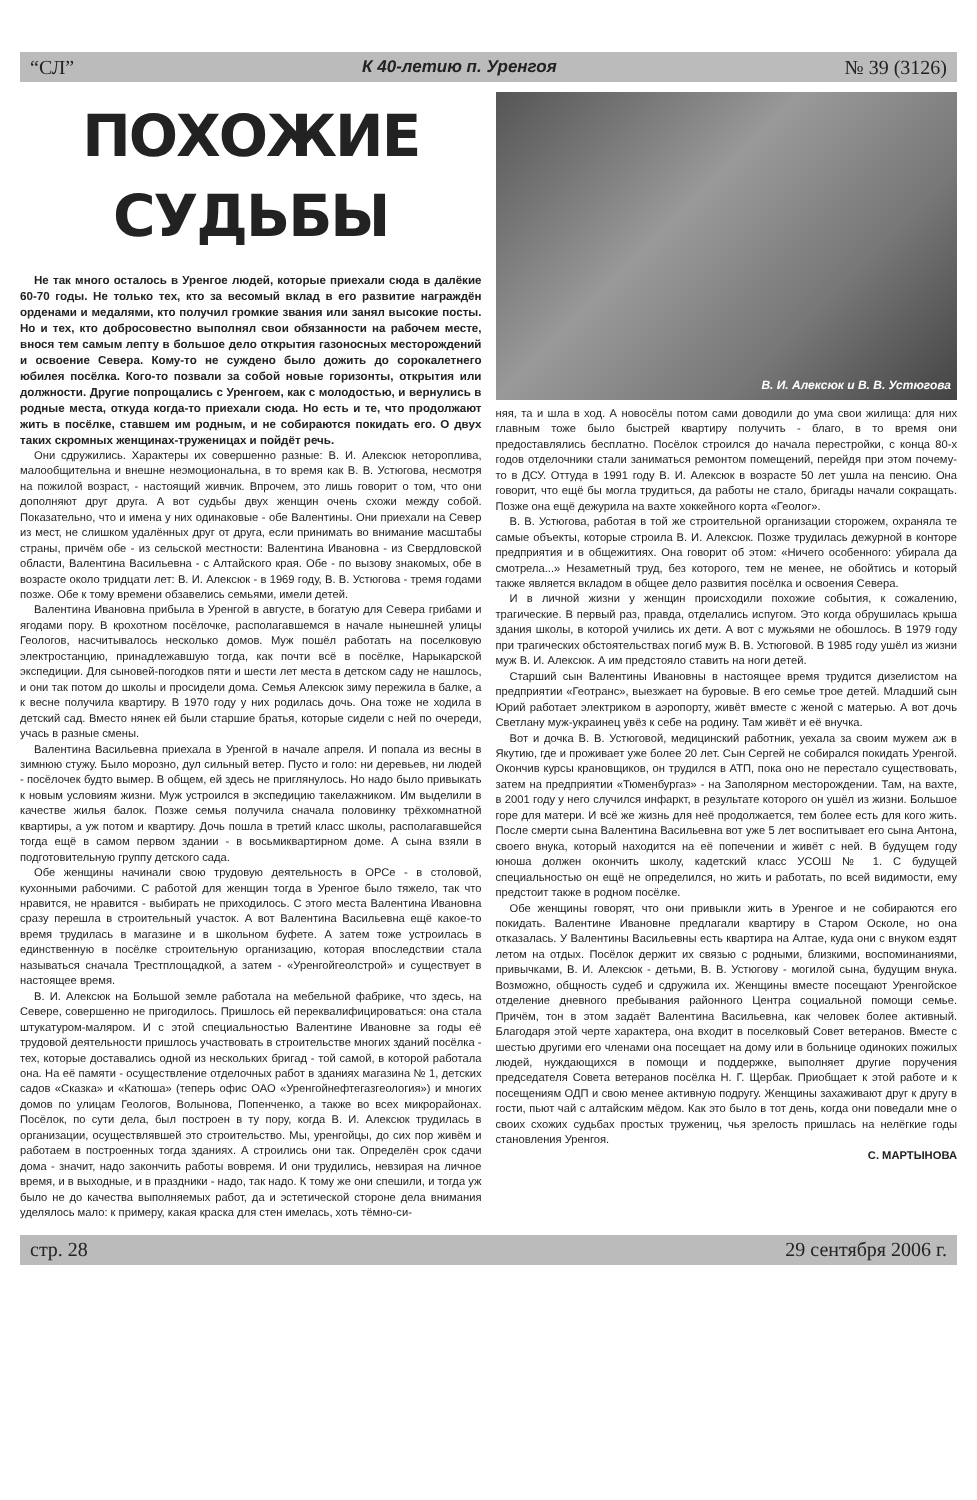“СЛ” К 40-летию п. Уренгоя № 39 (3126)
ПОХОЖИЕ СУДЬБЫ
Не так много осталось в Уренгое людей, которые приехали сюда в далёкие 60-70 годы. Не только тех, кто за весомый вклад в его развитие награждён орденами и медалями, кто получил громкие звания или занял высокие посты. Но и тех, кто добросовестно выполнял свои обязанности на рабочем месте, внося тем самым лепту в большое дело открытия газоносных месторождений и освоение Севера. Кому-то не суждено было дожить до сорокалетнего юбилея посёлка. Кого-то позвали за собой новые горизонты, открытия или должности. Другие попрощались с Уренгоем, как с молодостью, и вернулись в родные места, откуда когда-то приехали сюда. Но есть и те, что продолжают жить в посёлке, ставшем им родным, и не собираются покидать его. О двух таких скромных женщинах-труженицах и пойдёт речь.
Они сдружились. Характеры их совершенно разные: В. И. Алексюк нетороплива, малообщительна и внешне неэмоциональна, в то время как В. В. Устюгова, несмотря на пожилой возраст, - настоящий живчик. Впрочем, это лишь говорит о том, что они дополняют друг друга. А вот судьбы двух женщин очень схожи между собой. Показательно, что и имена у них одинаковые - обе Валентины. Они приехали на Север из мест, не слишком удалённых друг от друга, если принимать во внимание масштабы страны, причём обе - из сельской местности: Валентина Ивановна - из Свердловской области, Валентина Васильевна - с Алтайского края. Обе - по вызову знакомых, обе в возрасте около тридцати лет: В. И. Алексюк - в 1969 году, В. В. Устюгова - тремя годами позже. Обе к тому времени обзавелись семьями, имели детей.
Валентина Ивановна прибыла в Уренгой в августе, в богатую для Севера грибами и ягодами пору. В крохотном посёлочке, располагавшемся в начале нынешней улицы Геологов, насчитывалось несколько домов. Муж пошёл работать на поселковую электростанцию, принадлежавшую тогда, как почти всё в посёлке, Нарыкарской экспедиции. Для сыновей-погодков пяти и шести лет места в детском саду не нашлось, и они так потом до школы и просидели дома. Семья Алексюк зиму пережила в балке, а к весне получила квартиру. В 1970 году у них родилась дочь. Она тоже не ходила в детский сад. Вместо нянек ей были старшие братья, которые сидели с ней по очереди, учась в разные смены.
Валентина Васильевна приехала в Уренгой в начале апреля. И попала из весны в зимнюю стужу. Было морозно, дул сильный ветер. Пусто и голо: ни деревьев, ни людей - посёлочек будто вымер. В общем, ей здесь не приглянулось. Но надо было привыкать к новым условиям жизни. Муж устроился в экспедицию такелажником. Им выделили в качестве жилья балок. Позже семья получила сначала половинку трёхкомнатной квартиры, а уж потом и квартиру. Дочь пошла в третий класс школы, располагавшейся тогда ещё в самом первом здании - в восьмиквартирном доме. А сына взяли в подготовительную группу детского сада.
Обе женщины начинали свою трудовую деятельность в ОРСе - в столовой, кухонными рабочими. С работой для женщин тогда в Уренгое было тяжело, так что нравится, не нравится - выбирать не приходилось. С этого места Валентина Ивановна сразу перешла в строительный участок. А вот Валентина Васильевна ещё какое-то время трудилась в магазине и в школьном буфете. А затем тоже устроилась в единственную в посёлке строительную организацию, которая впоследствии стала называться сначала Трестплощадкой, а затем - «Уренгойгеолстрой» и существует в настоящее время.
В. И. Алексюк на Большой земле работала на мебельной фабрике, что здесь, на Севере, совершенно не пригодилось. Пришлось ей переквалифицироваться: она стала штукатуром-маляром. И с этой специальностью Валентине Ивановне за годы её трудовой деятельности пришлось участвовать в строительстве многих зданий посёлка - тех, которые доставались одной из нескольких бригад - той самой, в которой работала она. На её памяти - осуществление отделочных работ в зданиях магазина № 1, детских садов «Сказка» и «Катюша» (теперь офис ОАО «Уренгойнефтегазгеология») и многих домов по улицам Геологов, Волынова, Попенченко, а также во всех микрорайонах. Посёлок, по сути дела, был построен в ту пору, когда В. И. Алексюк трудилась в организации, осуществлявшей это строительство. Мы, уренгойцы, до сих пор живём и работаем в построенных тогда зданиях. А строились они так. Определён срок сдачи дома - значит, надо закончить работы вовремя. И они трудились, невзирая на личное время, и в выходные, и в праздники - надо, так надо. К тому же они спешили, и тогда уж было не до качества выполняемых работ, да и эстетической стороне дела внимания уделялось мало: к примеру, какая краска для стен имелась, хоть тёмно-си-
В. И. Алексюк и В. В. Устюгова
няя, та и шла в ход. А новосёлы потом сами доводили до ума свои жилища: для них главным тоже было быстрей квартиру получить - благо, в то время они предоставлялись бесплатно. Посёлок строился до начала перестройки, с конца 80-х годов отделочники стали заниматься ремонтом помещений, перейдя при этом почему-то в ДСУ. Оттуда в 1991 году В. И. Алексюк в возрасте 50 лет ушла на пенсию. Она говорит, что ещё бы могла трудиться, да работы не стало, бригады начали сокращать. Позже она ещё дежурила на вахте хоккейного корта «Геолог».
В. В. Устюгова, работая в той же строительной организации сторожем, охраняла те самые объекты, которые строила В. И. Алексюк. Позже трудилась дежурной в конторе предприятия и в общежитиях. Она говорит об этом: «Ничего особенного: убирала да смотрела...» Незаметный труд, без которого, тем не менее, не обойтись и который также является вкладом в общее дело развития посёлка и освоения Севера.
И в личной жизни у женщин происходили похожие события, к сожалению, трагические. В первый раз, правда, отделались испугом. Это когда обрушилась крыша здания школы, в которой учились их дети. А вот с мужьями не обошлось. В 1979 году при трагических обстоятельствах погиб муж В. В. Устюговой. В 1985 году ушёл из жизни муж В. И. Алексюк. А им предстояло ставить на ноги детей.
Старший сын Валентины Ивановны в настоящее время трудится дизелистом на предприятии «Геотранс», выезжает на буровые. В его семье трое детей. Младший сын Юрий работает электриком в аэропорту, живёт вместе с женой с матерью. А вот дочь Светлану муж-украинец увёз к себе на родину. Там живёт и её внучка.
Вот и дочка В. В. Устюговой, медицинский работник, уехала за своим мужем аж в Якутию, где и проживает уже более 20 лет. Сын Сергей не собирался покидать Уренгой. Окончив курсы крановщиков, он трудился в АТП, пока оно не перестало существовать, затем на предприятии «Тюменбургаз» - на Заполярном месторождении. Там, на вахте, в 2001 году у него случился инфаркт, в результате которого он ушёл из жизни. Большое горе для матери. И всё же жизнь для неё продолжается, тем более есть для кого жить. После смерти сына Валентина Васильевна вот уже 5 лет воспитывает его сына Антона, своего внука, который находится на её попечении и живёт с ней. В будущем году юноша должен окончить школу, кадетский класс УСОШ № 1. С будущей специальностью он ещё не определился, но жить и работать, по всей видимости, ему предстоит также в родном посёлке.
Обе женщины говорят, что они привыкли жить в Уренгое и не собираются его покидать. Валентине Ивановне предлагали квартиру в Старом Осколе, но она отказалась. У Валентины Васильевны есть квартира на Алтае, куда они с внуком ездят летом на отдых. Посёлок держит их связью с родными, близкими, воспоминаниями, привычками, В. И. Алексюк - детьми, В. В. Устюгову - могилой сына, будущим внука. Возможно, общность судеб и сдружила их. Женщины вместе посещают Уренгойское отделение дневного пребывания районного Центра социальной помощи семье. Причём, тон в этом задаёт Валентина Васильевна, как человек более активный. Благодаря этой черте характера, она входит в поселковый Совет ветеранов. Вместе с шестью другими его членами она посещает на дому или в больнице одиноких пожилых людей, нуждающихся в помощи и поддержке, выполняет другие поручения председателя Совета ветеранов посёлка Н. Г. Щербак. Приобщает к этой работе и к посещениям ОДП и свою менее активную подругу. Женщины захаживают друг к другу в гости, пьют чай с алтайским мёдом. Как это было в тот день, когда они поведали мне о своих схожих судьбах простых тружениц, чья зрелость пришлась на нелёгкие годы становления Уренгоя.
С. МАРТЫНОВА
стр. 28 29 сентября 2006 г.